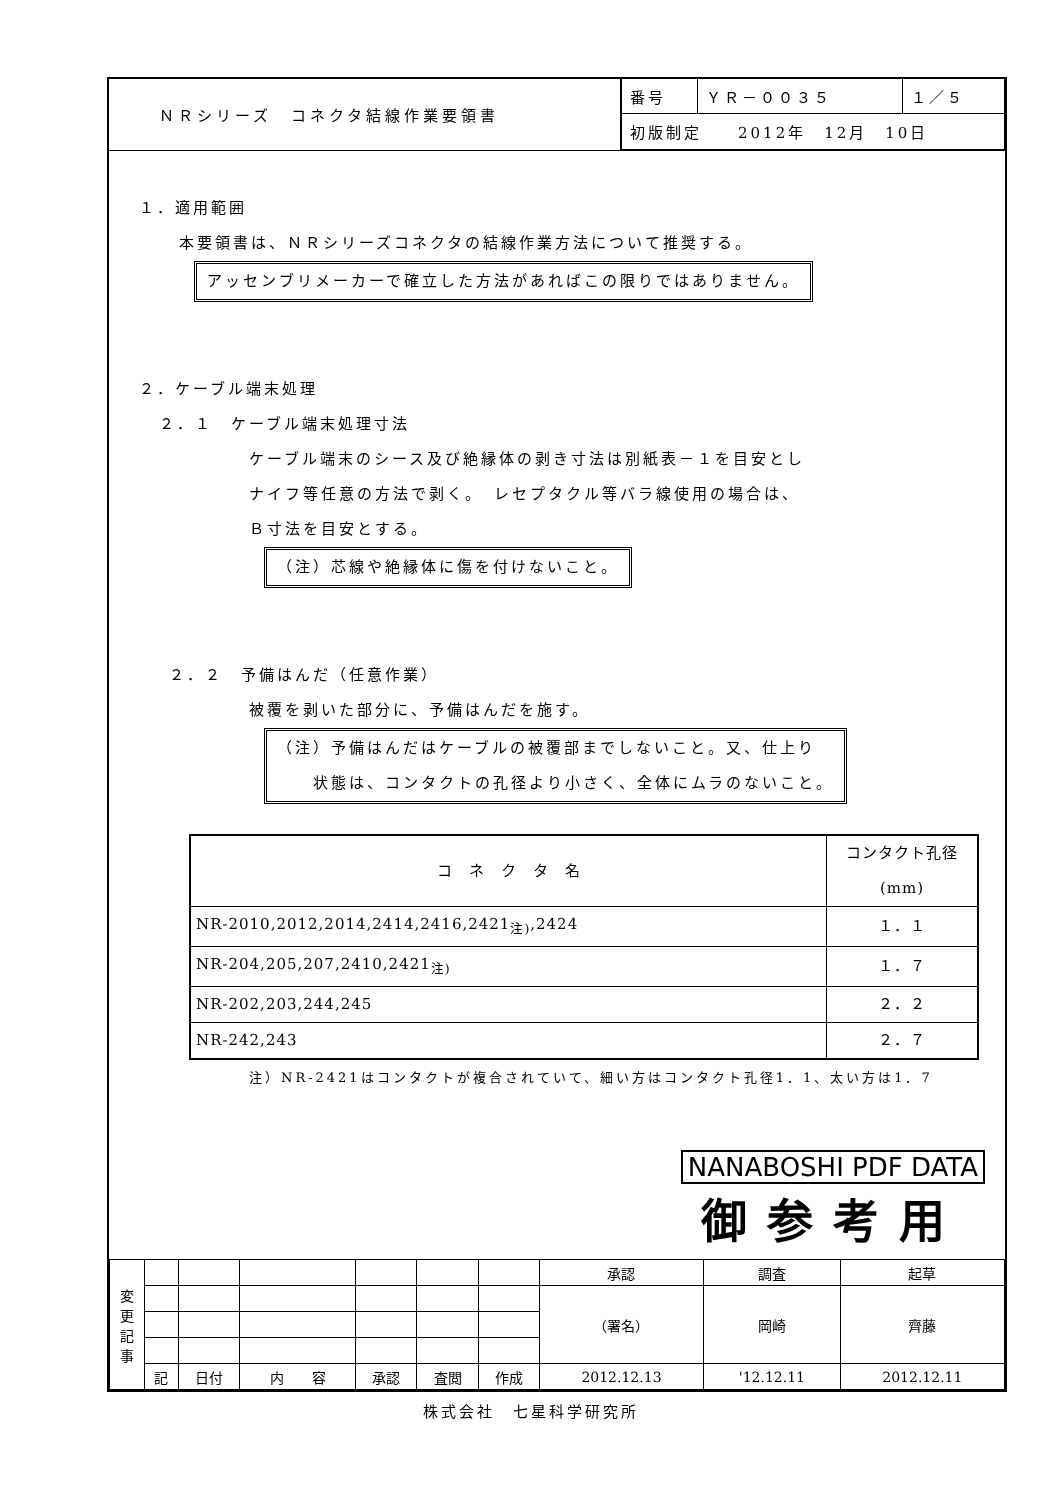ＮＲシリーズ　コネクタ結線作業要領書
| 番号 | ＹＲ－００３５ | １／５ |
| 初版制定 2012年 12月 10日 | | |
１．適用範囲
本要領書は、ＮＲシリーズコネクタの結線作業方法について推奨する。
アッセンブリメーカーで確立した方法があればこの限りではありません。
２．ケーブル端末処理
２．１　ケーブル端末処理寸法
ケーブル端末のシース及び絶縁体の剥き寸法は別紙表－１を目安とし
ナイフ等任意の方法で剥く。　レセプタクル等バラ線使用の場合は、
Ｂ寸法を目安とする。
（注）芯線や絶縁体に傷を付けないこと。
２．２　予備はんだ（任意作業）
被覆を剥いた部分に、予備はんだを施す。
（注）予備はんだはケーブルの被覆部までしないこと。又、仕上り
　　状態は、コンタクトの孔径より小さく、全体にムラのないこと。
| コ ネ ク タ 名 | コンタクト孔径(mm) |
| --- | --- |
| NR-2010,2012,2014,2414,2416,2421<sub>注)</sub>,2424 | １．１ |
| NR-204,205,207,2410,2421<sub>注)</sub> | １．７ |
| NR-202,203,244,245 | ２．２ |
| NR-242,243 | ２．７ |
注）NR-2421はコンタクトが複合されていて、細い方はコンタクト孔径1．1、太い方は1．7
NANABOSHI PDF DATA
御参考用
| 変 更 記 事 | | | | | | | 承認 | 調査 | 起草 |
| | | | | | | | （署名） | 岡崎 | 齊藤 |
| | 記 | 日付 | 内 容 | 承認 | 査閲 | 作成 | 2012.12.13 | '12.12.11 | 2012.12.11 |
株式会社　七星科学研究所